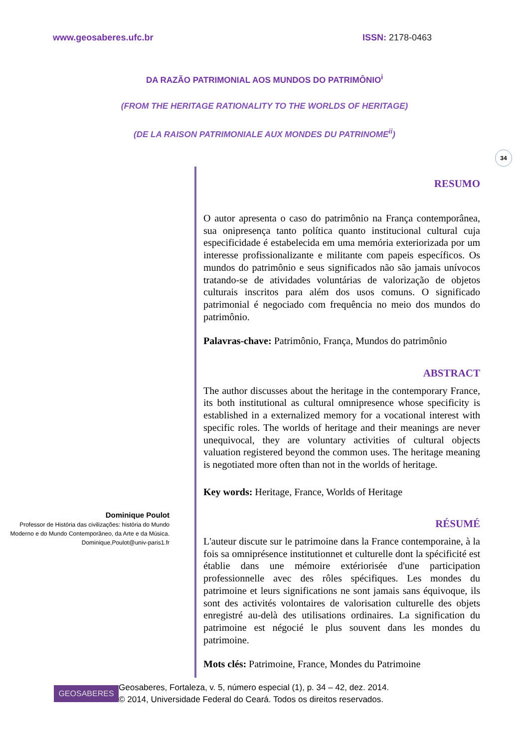www.geosaberes.ufc.br ISSN: 2178-0463
DA RAZÃO PATRIMONIAL AOS MUNDOS DO PATRIMÔNIO<sup>i</sup>
(FROM THE HERITAGE RATIONALITY TO THE WORLDS OF HERITAGE)
(DE LA RAISON PATRIMONIALE AUX MONDES DU PATRINOME<sup>ii</sup>)
34
Dominique Poulot
Professor de História das civilizações: história do Mundo Moderno e do Mundo Contemporâneo, da Arte e da Música.
Dominique,Poulot@univ-paris1.fr
RESUMO
O autor apresenta o caso do patrimônio na França contemporânea, sua onipresença tanto política quanto institucional cultural cuja especificidade é estabelecida em uma memória exteriorizada por um interesse profissionalizante e militante com papeis específicos. Os mundos do patrimônio e seus significados não são jamais unívocos tratando-se de atividades voluntárias de valorização de objetos culturais inscritos para além dos usos comuns. O significado patrimonial é negociado com frequência no meio dos mundos do patrimônio.
Palavras-chave: Patrimônio, França, Mundos do patrimônio
ABSTRACT
The author discusses about the heritage in the contemporary France, its both institutional as cultural omnipresence whose specificity is established in a externalized memory for a vocational interest with specific roles. The worlds of heritage and their meanings are never unequivocal, they are voluntary activities of cultural objects valuation registered beyond the common uses. The heritage meaning is negotiated more often than not in the worlds of heritage.
Key words: Heritage, France, Worlds of Heritage
RÉSUMÉ
L'auteur discute sur le patrimoine dans la France contemporaine, à la fois sa omniprésence institutionnet et culturelle dont la spécificité est établie dans une mémoire extériorisée d'une participation professionnelle avec des rôles spécifiques. Les mondes du patrimoine et leurs significations ne sont jamais sans équivoque, ils sont des activités volontaires de valorisation culturelle des objets enregistré au-delà des utilisations ordinaires. La signification du patrimoine est négocié le plus souvent dans les mondes du patrimoine.
Mots clés: Patrimoine, France, Mondes du Patrimoine
GEOSABERES
Geosaberes, Fortaleza, v. 5, número especial (1), p. 34 – 42, dez. 2014.
© 2014, Universidade Federal do Ceará. Todos os direitos reservados.